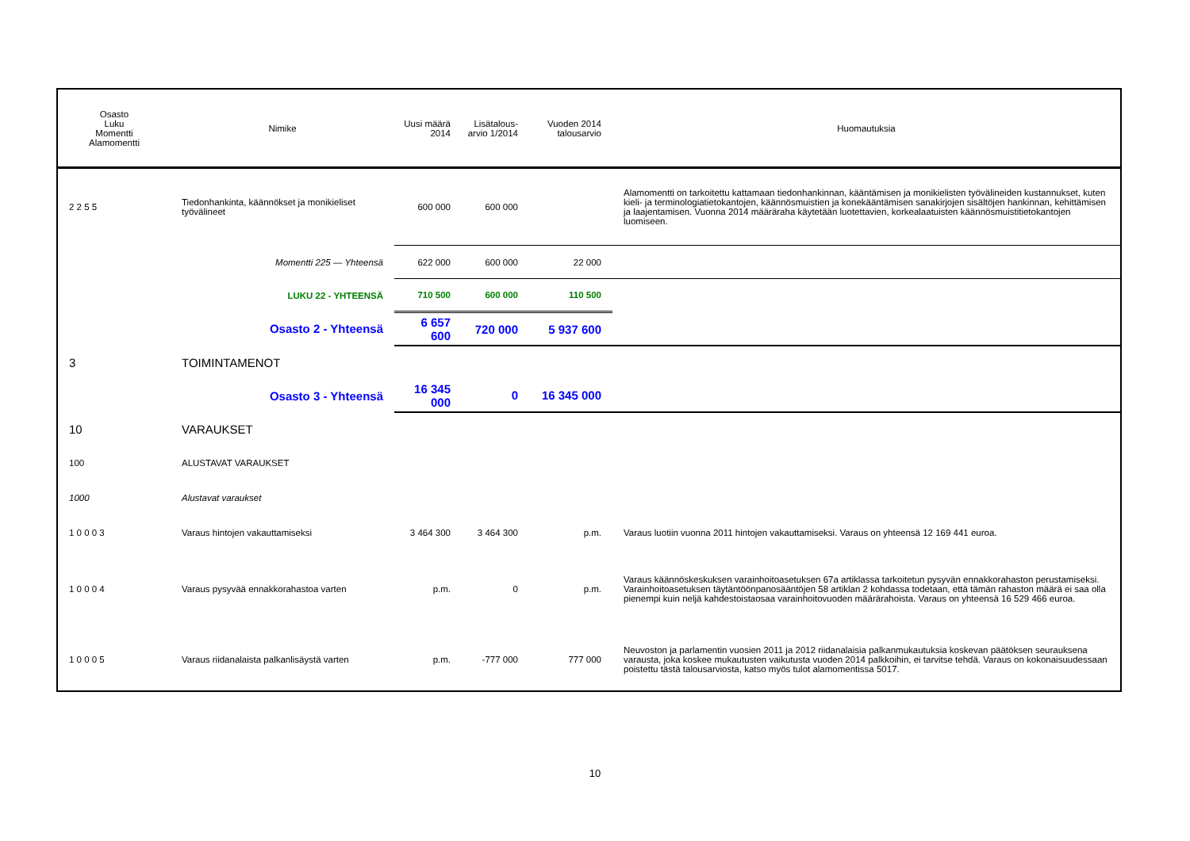| Osasto Luku Momentti Alamomentti | Nimike | Uusi määrä 2014 | Lisätalous- arvio 1/2014 | Vuoden 2014 talousarvio | Huomautuksia |
| --- | --- | --- | --- | --- | --- |
| 2 2 5 5 | Tiedonhankinta, käännökset ja monikieliset työvälineet | 600 000 | 600 000 | | Alamomentti on tarkoitettu kattamaan tiedonhankinnan, kääntämisen ja monikielisten työvälineiden kustannukset, kuten kieli- ja terminologiatietokantojen, käännösmuistien ja konekääntämisen sanakirjojen sisältöjen hankinnan, kehittämisen ja laajentamisen. Vuonna 2014 määräraha käytetään luotettavien, korkealaatuisten käännösmuistitietokantojen luomiseen. |
| | Momentti 225 — Yhteensä | 622 000 | 600 000 | 22 000 | |
| | LUKU 22 - YHTEENSÄ | 710 500 | 600 000 | 110 500 | |
| | Osasto 2 - Yhteensä | 6 657 600 | 720 000 | 5 937 600 | |
| 3 | TOIMINTAMENOT | | | | |
| | Osasto 3 - Yhteensä | 16 345 000 | 0 | 16 345 000 | |
| 10 | VARAUKSET | | | | |
| 100 | ALUSTAVAT VARAUKSET | | | | |
| 1000 | Alustavat varaukset | | | | |
| 1 0 0 0 3 | Varaus hintojen vakauttamiseksi | 3 464 300 | 3 464 300 | p.m. | Varaus luotiin vuonna 2011 hintojen vakauttamiseksi. Varaus on yhteensä 12 169 441 euroa. |
| 1 0 0 0 4 | Varaus pysyvää ennakkorahastoa varten | p.m. | 0 | p.m. | Varaus käännöskeskuksen varainhoitoasetuksen 67a artiklassa tarkoitetun pysyvän ennakkorahaston perustamiseksi. Varainhoitoasetuksen täytäntöönpanosääntöjen 58 artiklan 2 kohdassa todetaan, että tämän rahaston määrä ei saa olla pienempi kuin neljä kahdestoistaosaa varainhoitovuoden määrärahoista. Varaus on yhteensä 16 529 466 euroa. |
| 1 0 0 0 5 | Varaus riidanalaista palkanlisäystä varten | p.m. | -777 000 | 777 000 | Neuvoston ja parlamentin vuosien 2011 ja 2012 riidanalaisia palkanmukautuksia koskevan päätöksen seurauksena varausta, joka koskee mukautusten vaikutusta vuoden 2014 palkkoihin, ei tarvitse tehdä. Varaus on kokonaisuudessaan poistettu tästä talousarviosta, katso myös tulot alamomentissa 5017. |
10